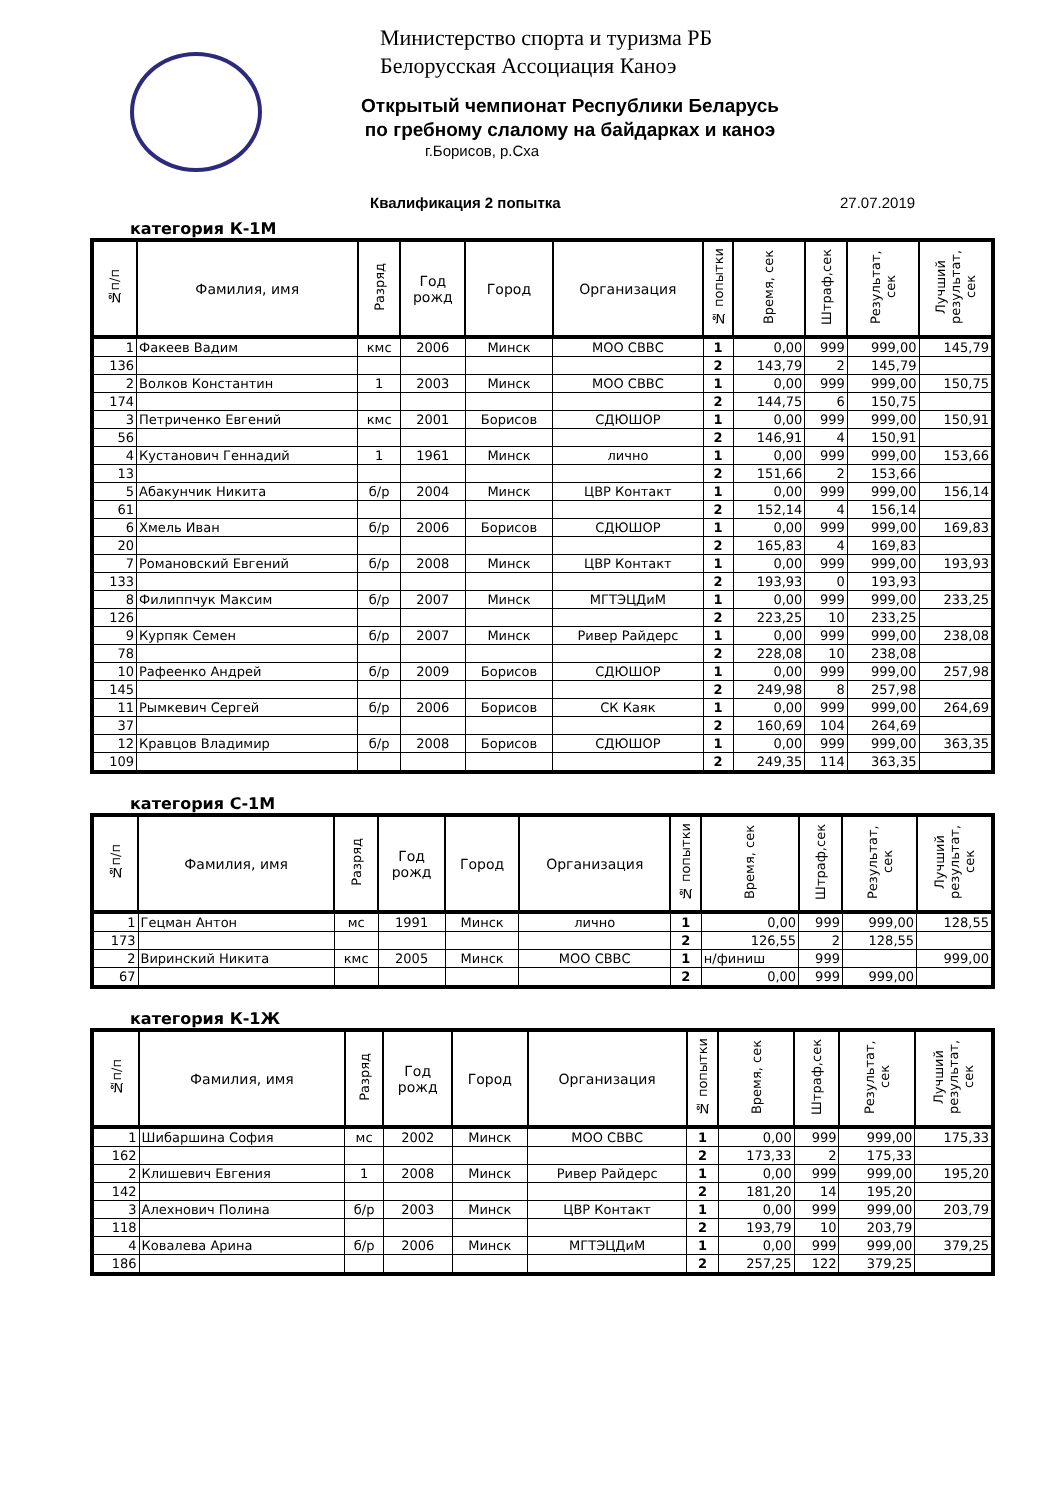Министерство спорта и туризма РБ
Белорусская Ассоциация Каноэ
Открытый чемпионат Республики Беларусь
по гребному слалому на байдарках и каноэ
г.Борисов, р.Сха
Квалификация 2 попытка 27.07.2019
категория К-1М
| №п/п | Фамилия, имя | Разряд | Год рожд | Город | Организация | № попытки | Время, сек | Штраф,сек | Результат, сек | Лучший результат, сек |
| --- | --- | --- | --- | --- | --- | --- | --- | --- | --- | --- |
| 1 | Факеев Вадим | кмс | 2006 | Минск | МОО СВВС | 1 | 0,00 | 999 | 999,00 | 145,79 |
| 136 | | | | | | 2 | 143,79 | 2 | 145,79 | |
| 2 | Волков Константин | 1 | 2003 | Минск | МОО СВВС | 1 | 0,00 | 999 | 999,00 | 150,75 |
| 174 | | | | | | 2 | 144,75 | 6 | 150,75 | |
| 3 | Петриченко Евгений | кмс | 2001 | Борисов | СДЮШОР | 1 | 0,00 | 999 | 999,00 | 150,91 |
| 56 | | | | | | 2 | 146,91 | 4 | 150,91 | |
| 4 | Кустанович Геннадий | 1 | 1961 | Минск | лично | 1 | 0,00 | 999 | 999,00 | 153,66 |
| 13 | | | | | | 2 | 151,66 | 2 | 153,66 | |
| 5 | Абакунчик Никита | б/р | 2004 | Минск | ЦВР Контакт | 1 | 0,00 | 999 | 999,00 | 156,14 |
| 61 | | | | | | 2 | 152,14 | 4 | 156,14 | |
| 6 | Хмель Иван | б/р | 2006 | Борисов | СДЮШОР | 1 | 0,00 | 999 | 999,00 | 169,83 |
| 20 | | | | | | 2 | 165,83 | 4 | 169,83 | |
| 7 | Романовский Евгений | б/р | 2008 | Минск | ЦВР Контакт | 1 | 0,00 | 999 | 999,00 | 193,93 |
| 133 | | | | | | 2 | 193,93 | 0 | 193,93 | |
| 8 | Филиппчук Максим | б/р | 2007 | Минск | МГТЭЦДиМ | 1 | 0,00 | 999 | 999,00 | 233,25 |
| 126 | | | | | | 2 | 223,25 | 10 | 233,25 | |
| 9 | Курпяк Семен | б/р | 2007 | Минск | Ривер Райдерс | 1 | 0,00 | 999 | 999,00 | 238,08 |
| 78 | | | | | | 2 | 228,08 | 10 | 238,08 | |
| 10 | Рафеенко Андрей | б/р | 2009 | Борисов | СДЮШОР | 1 | 0,00 | 999 | 999,00 | 257,98 |
| 145 | | | | | | 2 | 249,98 | 8 | 257,98 | |
| 11 | Рымкевич Сергей | б/р | 2006 | Борисов | СК Каяк | 1 | 0,00 | 999 | 999,00 | 264,69 |
| 37 | | | | | | 2 | 160,69 | 104 | 264,69 | |
| 12 | Кравцов Владимир | б/р | 2008 | Борисов | СДЮШОР | 1 | 0,00 | 999 | 999,00 | 363,35 |
| 109 | | | | | | 2 | 249,35 | 114 | 363,35 | |
категория С-1М
| №п/п | Фамилия, имя | Разряд | Год рожд | Город | Организация | № попытки | Время, сек | Штраф,сек | Результат, сек | Лучший результат, сек |
| --- | --- | --- | --- | --- | --- | --- | --- | --- | --- | --- |
| 1 | Гецман Антон | мс | 1991 | Минск | лично | 1 | 0,00 | 999 | 999,00 | 128,55 |
| 173 | | | | | | 2 | 126,55 | 2 | 128,55 | |
| 2 | Виринский Никита | кмс | 2005 | Минск | МОО СВВС | 1 | н/финиш | 999 | | 999,00 |
| 67 | | | | | | 2 | 0,00 | 999 | 999,00 | |
категория К-1Ж
| №п/п | Фамилия, имя | Разряд | Год рожд | Город | Организация | № попытки | Время, сек | Штраф,сек | Результат, сек | Лучший результат, сек |
| --- | --- | --- | --- | --- | --- | --- | --- | --- | --- | --- |
| 1 | Шибаршина София | мс | 2002 | Минск | МОО СВВС | 1 | 0,00 | 999 | 999,00 | 175,33 |
| 162 | | | | | | 2 | 173,33 | 2 | 175,33 | |
| 2 | Клишевич Евгения | 1 | 2008 | Минск | Ривер Райдерс | 1 | 0,00 | 999 | 999,00 | 195,20 |
| 142 | | | | | | 2 | 181,20 | 14 | 195,20 | |
| 3 | Алехнович Полина | б/р | 2003 | Минск | ЦВР Контакт | 1 | 0,00 | 999 | 999,00 | 203,79 |
| 118 | | | | | | 2 | 193,79 | 10 | 203,79 | |
| 4 | Ковалева Арина | б/р | 2006 | Минск | МГТЭЦДиМ | 1 | 0,00 | 999 | 999,00 | 379,25 |
| 186 | | | | | | 2 | 257,25 | 122 | 379,25 | |